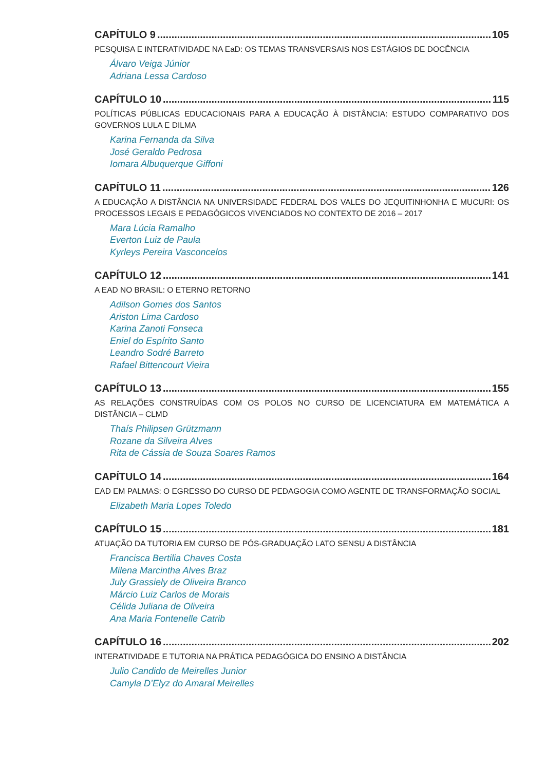CAPÍTULO 9 105
PESQUISA E INTERATIVIDADE NA EaD: OS TEMAS TRANSVERSAIS NOS ESTÁGIOS DE DOCÊNCIA
Álvaro Veiga Júnior
Adriana Lessa Cardoso
CAPÍTULO 10 115
POLÍTICAS PÚBLICAS EDUCACIONAIS PARA A EDUCAÇÃO À DISTÂNCIA: ESTUDO COMPARATIVO DOS GOVERNOS LULA E DILMA
Karina Fernanda da Silva
José Geraldo Pedrosa
Iomara Albuquerque Giffoni
CAPÍTULO 11 126
A EDUCAÇÃO A DISTÂNCIA NA UNIVERSIDADE FEDERAL DOS VALES DO JEQUITINHONHA E MUCURI: OS PROCESSOS LEGAIS E PEDAGÓGICOS VIVENCIADOS NO CONTEXTO DE 2016 – 2017
Mara Lúcia Ramalho
Everton Luiz de Paula
Kyrleys Pereira Vasconcelos
CAPÍTULO 12 141
A EAD NO BRASIL: O ETERNO RETORNO
Adilson Gomes dos Santos
Ariston Lima Cardoso
Karina Zanoti Fonseca
Eniel do Espírito Santo
Leandro Sodré Barreto
Rafael Bittencourt Vieira
CAPÍTULO 13 155
AS RELAÇÕES CONSTRUÍDAS COM OS POLOS NO CURSO DE LICENCIATURA EM MATEMÁTICA A DISTÂNCIA – CLMD
Thaís Philipsen Grützmann
Rozane da Silveira Alves
Rita de Cássia de Souza Soares Ramos
CAPÍTULO 14 164
EAD EM PALMAS: O EGRESSO DO CURSO DE PEDAGOGIA COMO AGENTE DE TRANSFORMAÇÃO SOCIAL
Elizabeth Maria Lopes Toledo
CAPÍTULO 15 181
ATUAÇÃO DA TUTORIA EM CURSO DE PÓS-GRADUAÇÃO LATO SENSU A DISTÂNCIA
Francisca Bertilia Chaves Costa
Milena Marcintha Alves Braz
July Grassiely de Oliveira Branco
Márcio Luiz Carlos de Morais
Célida Juliana de Oliveira
Ana Maria Fontenelle Catrib
CAPÍTULO 16 202
INTERATIVIDADE E TUTORIA NA PRÁTICA PEDAGÓGICA DO ENSINO A DISTÂNCIA
Julio Candido de Meirelles Junior
Camyla D’Elyz do Amaral Meirelles